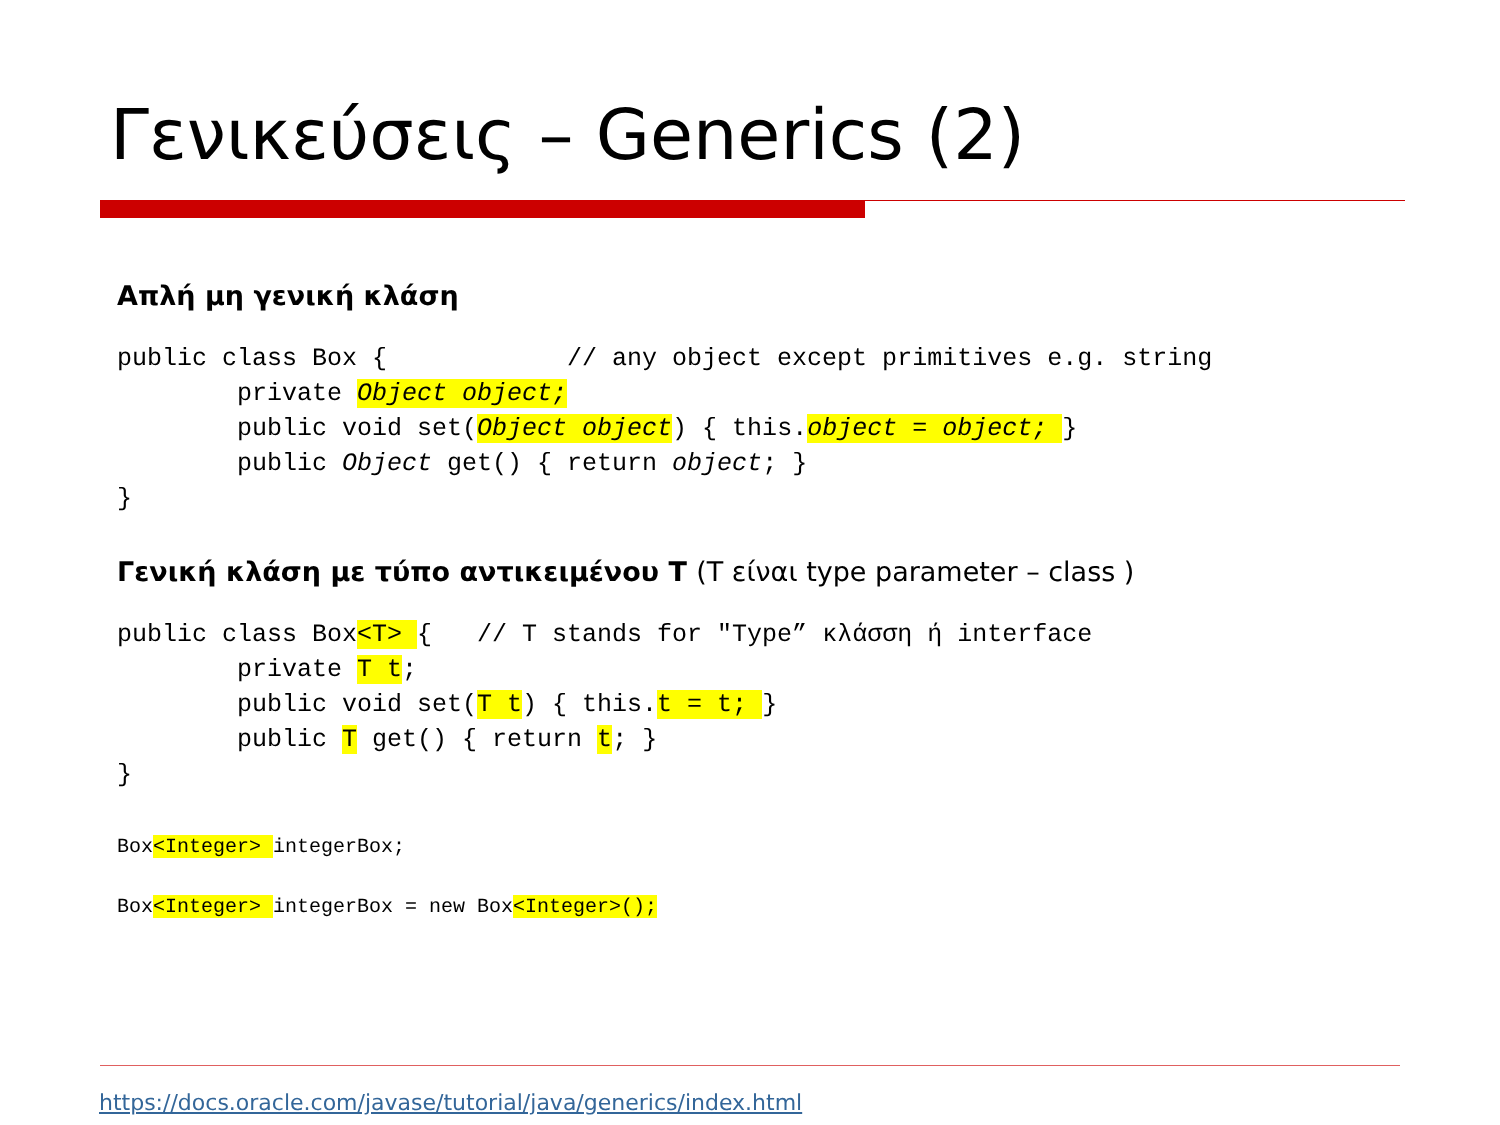Γενικεύσεις – Generics (2)
Απλή μη γενική κλάση
public class Box {            // any object except primitives e.g. string
        private Object object;
        public void set(Object object) { this.object = object; }
        public Object get() { return object; }
}
Γενική κλάση με τύπο αντικειμένου T (T είναι type parameter – class )
public class Box<T> {   // T stands for "Type” κλάσση ή interface
        private T t;
        public void set(T t) { this.t = t; }
        public T get() { return t; }
}
Box<Integer> integerBox;
Box<Integer> integerBox = new Box<Integer>();
https://docs.oracle.com/javase/tutorial/java/generics/index.html